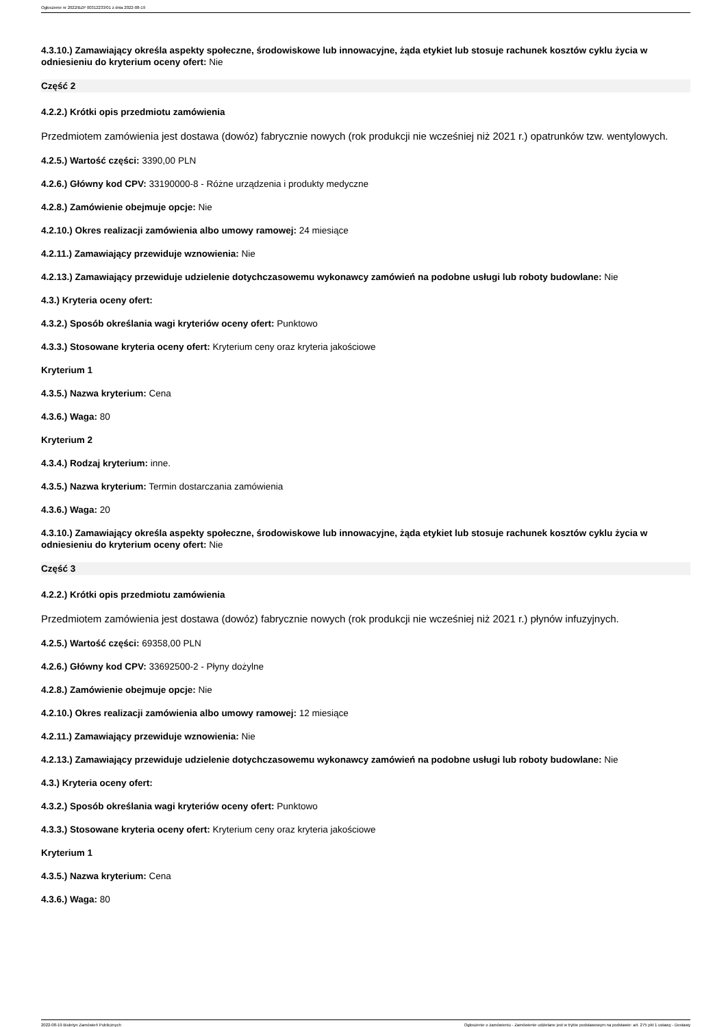Ogłoszenie nr 2022/BZP 00312233/01 z dnia 2022-08-19
4.3.10.) Zamawiający określa aspekty społeczne, środowiskowe lub innowacyjne, żąda etykiet lub stosuje rachunek kosztów cyklu życia w odniesieniu do kryterium oceny ofert: Nie
Część 2
4.2.2.) Krótki opis przedmiotu zamówienia
Przedmiotem zamówienia jest dostawa (dowóz) fabrycznie nowych (rok produkcji nie wcześniej niż 2021 r.) opatrunków tzw. wentylowych.
4.2.5.) Wartość części: 3390,00 PLN
4.2.6.) Główny kod CPV: 33190000-8 - Różne urządzenia i produkty medyczne
4.2.8.) Zamówienie obejmuje opcje: Nie
4.2.10.) Okres realizacji zamówienia albo umowy ramowej: 24 miesiące
4.2.11.) Zamawiający przewiduje wznowienia: Nie
4.2.13.) Zamawiający przewiduje udzielenie dotychczasowemu wykonawcy zamówień na podobne usługi lub roboty budowlane: Nie
4.3.) Kryteria oceny ofert:
4.3.2.) Sposób określania wagi kryteriów oceny ofert: Punktowo
4.3.3.) Stosowane kryteria oceny ofert: Kryterium ceny oraz kryteria jakościowe
Kryterium 1
4.3.5.) Nazwa kryterium: Cena
4.3.6.) Waga: 80
Kryterium 2
4.3.4.) Rodzaj kryterium: inne.
4.3.5.) Nazwa kryterium: Termin dostarczania zamówienia
4.3.6.) Waga: 20
4.3.10.) Zamawiający określa aspekty społeczne, środowiskowe lub innowacyjne, żąda etykiet lub stosuje rachunek kosztów cyklu życia w odniesieniu do kryterium oceny ofert: Nie
Część 3
4.2.2.) Krótki opis przedmiotu zamówienia
Przedmiotem zamówienia jest dostawa (dowóz) fabrycznie nowych (rok produkcji nie wcześniej niż 2021 r.) płynów infuzyjnych.
4.2.5.) Wartość części: 69358,00 PLN
4.2.6.) Główny kod CPV: 33692500-2 - Płyny dożylne
4.2.8.) Zamówienie obejmuje opcje: Nie
4.2.10.) Okres realizacji zamówienia albo umowy ramowej: 12 miesiące
4.2.11.) Zamawiający przewiduje wznowienia: Nie
4.2.13.) Zamawiający przewiduje udzielenie dotychczasowemu wykonawcy zamówień na podobne usługi lub roboty budowlane: Nie
4.3.) Kryteria oceny ofert:
4.3.2.) Sposób określania wagi kryteriów oceny ofert: Punktowo
4.3.3.) Stosowane kryteria oceny ofert: Kryterium ceny oraz kryteria jakościowe
Kryterium 1
4.3.5.) Nazwa kryterium: Cena
4.3.6.) Waga: 80
2022-08-19 Biuletyn Zamówień Publicznych Ogłoszenie o zamówieniu - Zamówienie udzielane jest w trybie podstawowym na podstawie: art. 275 pkt 1 ustawy - Dostawy